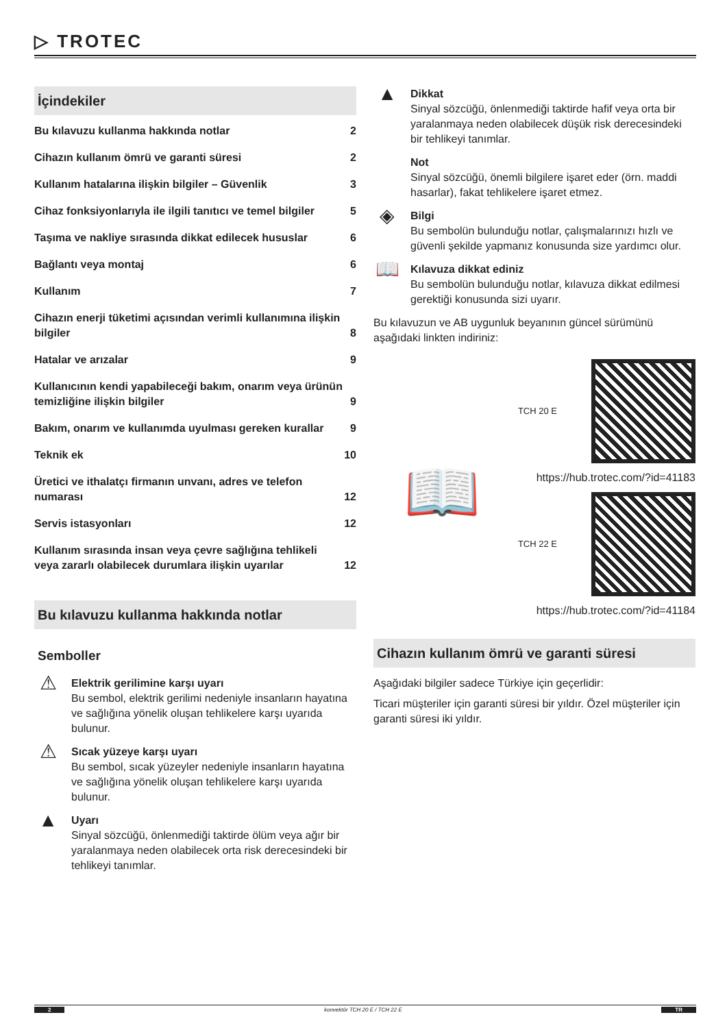▷ TROTEC
İçindekiler
Bu kılavuzu kullanma hakkında notlar 2
Cihazın kullanım ömrü ve garanti süresi 2
Kullanım hatalarına ilişkin bilgiler – Güvenlik 3
Cihaz fonksiyonlarıyla ile ilgili tanıtıcı ve temel bilgiler 5
Taşıma ve nakliye sırasında dikkat edilecek hususlar 6
Bağlantı veya montaj 6
Kullanım 7
Cihazın enerji tüketimi açısından verimli kullanımına ilişkin bilgiler 8
Hatalar ve arızalar 9
Kullanıcının kendi yapabileceği bakım, onarım veya ürünün temizliğine ilişkin bilgiler 9
Bakım, onarım ve kullanımda uyulması gereken kurallar 9
Teknik ek 10
Üretici ve ithalatçı firmanın unvanı, adres ve telefon numarası 12
Servis istasyonları 12
Kullanım sırasında insan veya çevre sağlığına tehlikeli veya zararlı olabilecek durumlara ilişkin uyarılar 12
Bu kılavuzu kullanma hakkında notlar
Semboller
⚠
Elektrik gerilimine karşı uyarı
Bu sembol, elektrik gerilimi nedeniyle insanların hayatına ve sağlığına yönelik oluşan tehlikelere karşı uyarıda bulunur.
⚠
Sıcak yüzeye karşı uyarı
Bu sembol, sıcak yüzeyler nedeniyle insanların hayatına ve sağlığına yönelik oluşan tehlikelere karşı uyarıda bulunur.
▲
Uyarı
Sinyal sözcüğü, önlenmediği taktirde ölüm veya ağır bir yaralanmaya neden olabilecek orta risk derecesindeki bir tehlikeyi tanımlar.
▲
Dikkat
Sinyal sözcüğü, önlenmediği taktirde hafif veya orta bir yaralanmaya neden olabilecek düşük risk derecesindeki bir tehlikeyi tanımlar.
Not
Sinyal sözcüğü, önemli bilgilere işaret eder (örn. maddi hasarlar), fakat tehlikelere işaret etmez.
◈
Bilgi
Bu sembolün bulunduğu notlar, çalışmalarınızı hızlı ve güvenli şekilde yapmanız konusunda size yardımcı olur.
📖
Kılavuza dikkat ediniz
Bu sembolün bulunduğu notlar, kılavuza dikkat edilmesi gerektiği konusunda sizi uyarır.
Bu kılavuzun ve AB uygunluk beyanının güncel sürümünü aşağıdaki linkten indiriniz:
📖
TCH 20 E
https://hub.trotec.com/?id=41183
TCH 22 E
https://hub.trotec.com/?id=41184
Cihazın kullanım ömrü ve garanti süresi
Aşağıdaki bilgiler sadece Türkiye için geçerlidir:
Ticari müşteriler için garanti süresi bir yıldır. Özel müşteriler için garanti süresi iki yıldır.
2 konvektör TCH 20 E / TCH 22 E TR